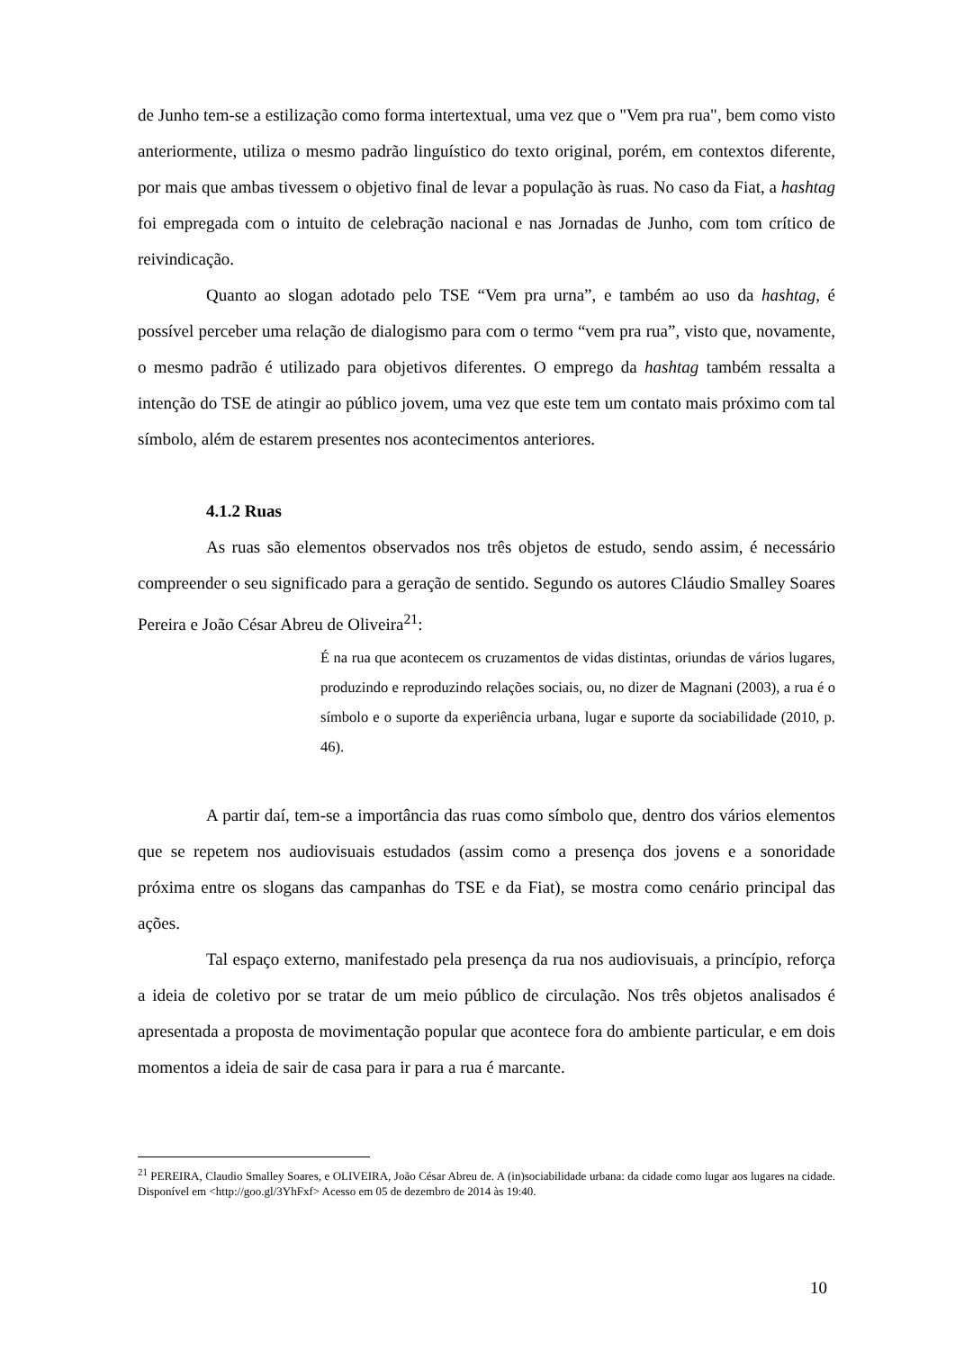de Junho tem-se a estilização como forma intertextual, uma vez que o "Vem pra rua", bem como visto anteriormente, utiliza o mesmo padrão linguístico do texto original, porém, em contextos diferente, por mais que ambas tivessem o objetivo final de levar a população às ruas. No caso da Fiat, a hashtag foi empregada com o intuito de celebração nacional e nas Jornadas de Junho, com tom crítico de reivindicação.
Quanto ao slogan adotado pelo TSE “Vem pra urna”, e também ao uso da hashtag, é possível perceber uma relação de dialogismo para com o termo “vem pra rua”, visto que, novamente, o mesmo padrão é utilizado para objetivos diferentes. O emprego da hashtag também ressalta a intenção do TSE de atingir ao público jovem, uma vez que este tem um contato mais próximo com tal símbolo, além de estarem presentes nos acontecimentos anteriores.
4.1.2 Ruas
As ruas são elementos observados nos três objetos de estudo, sendo assim, é necessário compreender o seu significado para a geração de sentido. Segundo os autores Cláudio Smalley Soares Pereira e João César Abreu de Oliveira<sup>21</sup>:
É na rua que acontecem os cruzamentos de vidas distintas, oriundas de vários lugares, produzindo e reproduzindo relações sociais, ou, no dizer de Magnani (2003), a rua é o símbolo e o suporte da experiência urbana, lugar e suporte da sociabilidade (2010, p. 46).
A partir daí, tem-se a importância das ruas como símbolo que, dentro dos vários elementos que se repetem nos audiovisuais estudados (assim como a presença dos jovens e a sonoridade próxima entre os slogans das campanhas do TSE e da Fiat), se mostra como cenário principal das ações.
Tal espaço externo, manifestado pela presença da rua nos audiovisuais, a princípio, reforça a ideia de coletivo por se tratar de um meio público de circulação. Nos três objetos analisados é apresentada a proposta de movimentação popular que acontece fora do ambiente particular, e em dois momentos a ideia de sair de casa para ir para a rua é marcante.
<sup>21</sup> PEREIRA, Claudio Smalley Soares, e OLIVEIRA, João César Abreu de. A (in)sociabilidade urbana: da cidade como lugar aos lugares na cidade. Disponível em <http://goo.gl/3YhFxf> Acesso em 05 de dezembro de 2014 às 19:40.
10